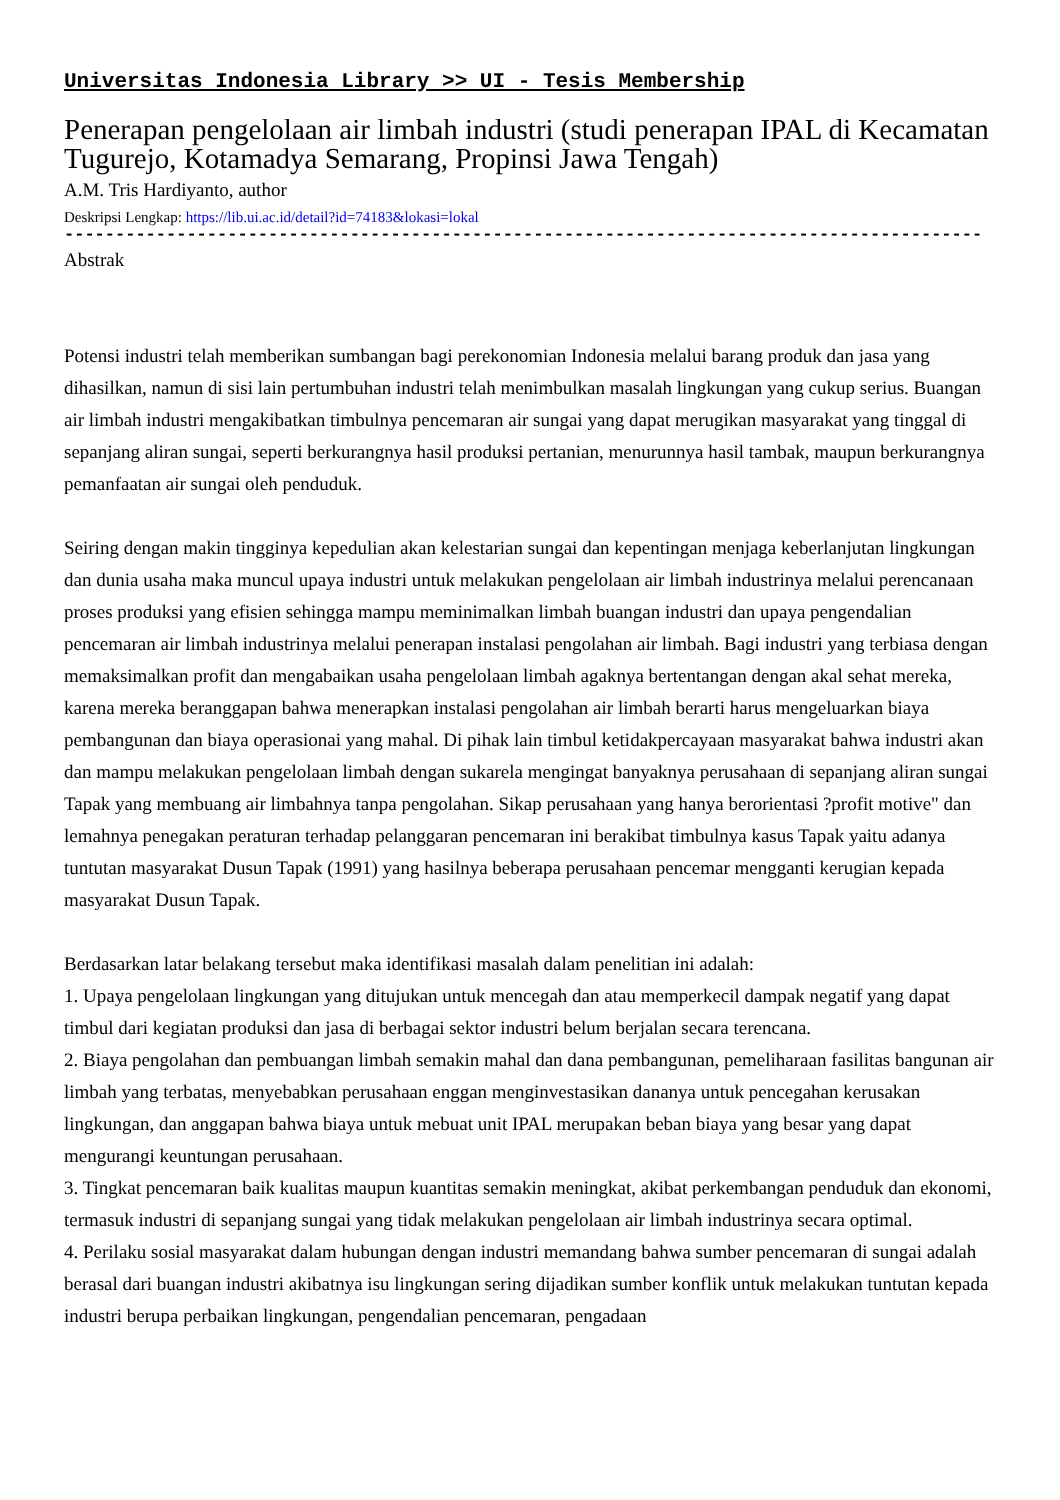Universitas Indonesia Library >> UI - Tesis Membership
Penerapan pengelolaan air limbah industri (studi penerapan IPAL di Kecamatan Tugurejo, Kotamadya Semarang, Propinsi Jawa Tengah)
A.M. Tris Hardiyanto, author
Deskripsi Lengkap: https://lib.ui.ac.id/detail?id=74183&lokasi=lokal
------------------------------------------------------------------------------------------
Abstrak
Potensi industri telah memberikan sumbangan bagi perekonomian Indonesia melalui barang produk dan jasa yang dihasilkan, namun di sisi lain pertumbuhan industri telah menimbulkan masalah lingkungan yang cukup serius. Buangan air limbah industri mengakibatkan timbulnya pencemaran air sungai yang dapat merugikan masyarakat yang tinggal di sepanjang aliran sungai, seperti berkurangnya hasil produksi pertanian, menurunnya hasil tambak, maupun berkurangnya pemanfaatan air sungai oleh penduduk.
Seiring dengan makin tingginya kepedulian akan kelestarian sungai dan kepentingan menjaga keberlanjutan lingkungan dan dunia usaha maka muncul upaya industri untuk melakukan pengelolaan air limbah industrinya melalui perencanaan proses produksi yang efisien sehingga mampu meminimalkan limbah buangan industri dan upaya pengendalian pencemaran air limbah industrinya melalui penerapan instalasi pengolahan air limbah. Bagi industri yang terbiasa dengan memaksimalkan profit dan mengabaikan usaha pengelolaan limbah agaknya bertentangan dengan akal sehat mereka, karena mereka beranggapan bahwa menerapkan instalasi pengolahan air limbah berarti harus mengeluarkan biaya pembangunan dan biaya operasionai yang mahal. Di pihak lain timbul ketidakpercayaan masyarakat bahwa industri akan dan mampu melakukan pengelolaan limbah dengan sukarela mengingat banyaknya perusahaan di sepanjang aliran sungai Tapak yang membuang air limbahnya tanpa pengolahan. Sikap perusahaan yang hanya berorientasi ?profit motive" dan lemahnya penegakan peraturan terhadap pelanggaran pencemaran ini berakibat timbulnya kasus Tapak yaitu adanya tuntutan masyarakat Dusun Tapak (1991) yang hasilnya beberapa perusahaan pencemar mengganti kerugian kepada masyarakat Dusun Tapak.
Berdasarkan latar belakang tersebut maka identifikasi masalah dalam penelitian ini adalah:
1. Upaya pengelolaan lingkungan yang ditujukan untuk mencegah dan atau memperkecil dampak negatif yang dapat timbul dari kegiatan produksi dan jasa di berbagai sektor industri belum berjalan secara terencana.
2. Biaya pengolahan dan pembuangan limbah semakin mahal dan dana pembangunan, pemeliharaan fasilitas bangunan air limbah yang terbatas, menyebabkan perusahaan enggan menginvestasikan dananya untuk pencegahan kerusakan lingkungan, dan anggapan bahwa biaya untuk mebuat unit IPAL merupakan beban biaya yang besar yang dapat mengurangi keuntungan perusahaan.
3. Tingkat pencemaran baik kualitas maupun kuantitas semakin meningkat, akibat perkembangan penduduk dan ekonomi, termasuk industri di sepanjang sungai yang tidak melakukan pengelolaan air limbah industrinya secara optimal.
4. Perilaku sosial masyarakat dalam hubungan dengan industri memandang bahwa sumber pencemaran di sungai adalah berasal dari buangan industri akibatnya isu lingkungan sering dijadikan sumber konflik untuk melakukan tuntutan kepada industri berupa perbaikan lingkungan, pengendalian pencemaran, pengadaan